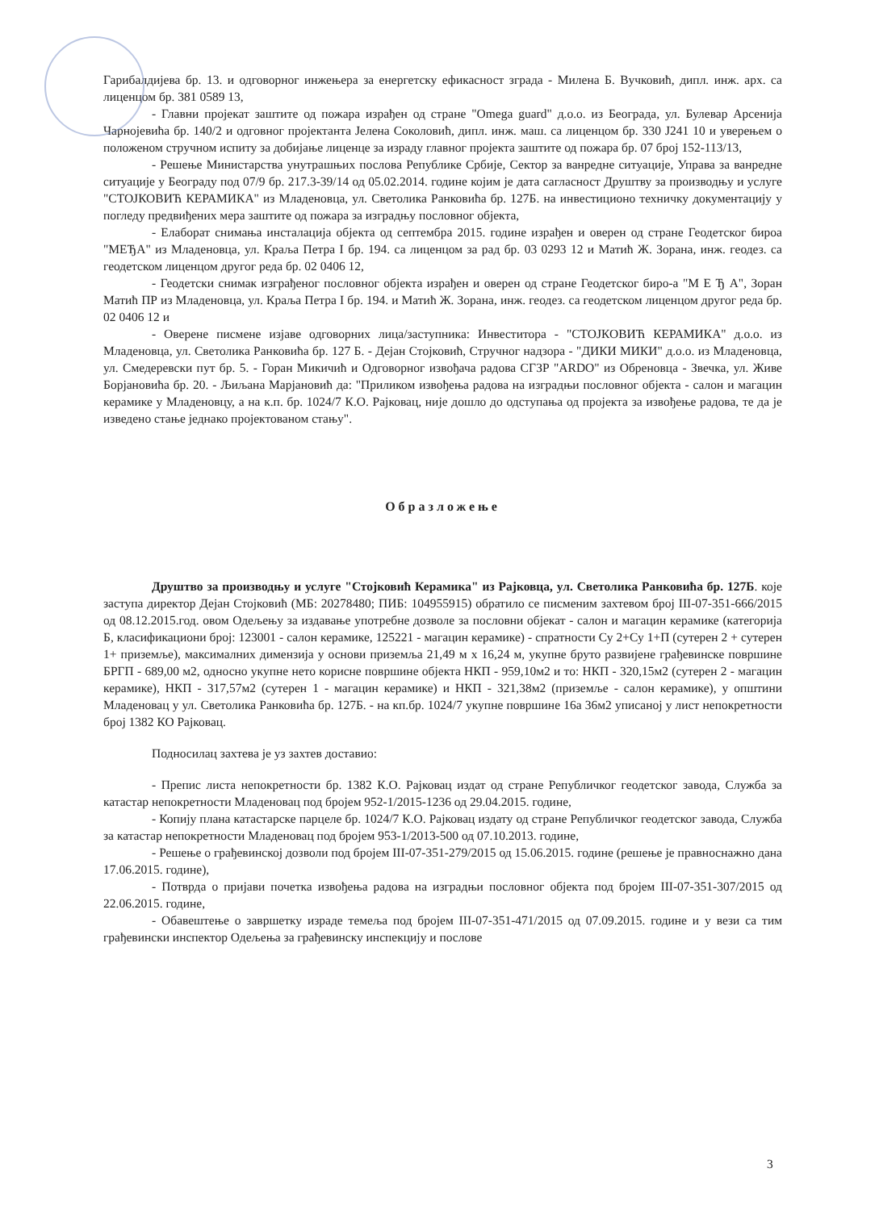Гарибалдијева бр. 13. и одговорног инжењера за енергетску ефикасност зграда - Милена Б. Вучковић, дипл. инж. арх. са лиценцом бр. 381 0589 13,
- Главни пројекат заштите од пожара израђен од стране "Omega guard" д.о.о. из Београда, ул. Булевар Арсенија Чарнојевића бр. 140/2 и одговног пројектанта Јелена Соколовић, дипл. инж. маш. са лиценцом бр. 330 J241 10 и уверењем о положеном стручном испиту за добијање лиценце за израду главног пројекта заштите од пожара бр. 07 број 152-113/13,
- Решење Министарства унутрашњих послова Републике Србије, Сектор за ванредне ситуације, Управа за ванредне ситуације у Београду под 07/9 бр. 217.3-39/14 од 05.02.2014. године којим је дата сагласност Друштву за производњу и услуге "СТОЈКОВИЋ КЕРАМИКА" из Младеновца, ул. Светолика Ранковића бр. 127Б. на инвестиционо техничку документацију у погледу предвиђених мера заштите од пожара за изградњу пословног објекта,
- Елаборат снимања инсталација објекта од септембра 2015. године израђен и оверен од стране Геодетског бироа "МЕЂА" из Младеновца, ул. Краља Петра I бр. 194. са лиценцом за рад бр. 03 0293 12 и Матић Ж. Зорана, инж. геодез. са геодетском лиценцом другог реда бр. 02 0406 12,
- Геодетски снимак изграђеног пословног објекта израђен и оверен од стране Геодетског биро-а "М Е Ђ А", Зоран Матић ПР из Младеновца, ул. Краља Петра I бр. 194. и Матић Ж. Зорана, инж. геодез. са геодетском лиценцом другог реда бр. 02 0406 12 и
- Оверене писмене изјаве одговорних лица/заступника: Инвеститора - "СТОЈКОВИЋ КЕРАМИКА" д.о.о. из Младеновца, ул. Светолика Ранковића бр. 127 Б. - Дејан Стојковић, Стручног надзора - "ДИКИ МИКИ" д.о.о. из Младеновца, ул. Смедеревски пут бр. 5. - Горан Микичић и Одговорног извођача радова СГЗР "ARDO" из Обреновца - Звечка, ул. Живе Борјановића бр. 20. - Љиљана Марјановић да: "Приликом извођења радова на изградњи пословног објекта - салон и магацин керамике у Младеновцу, а на к.п. бр. 1024/7 К.О. Рајковац, није дошло до одступања од пројекта за извођење радова, те да је изведено стање једнако пројектованом стању".
Образложење
Друштво за производњу и услуге "Стојковић Керамика" из Рајковца, ул. Светолика Ранковића бр. 127Б. које заступа директор Дејан Стојковић (МБ: 20278480; ПИБ: 104955915) обратило се писменим захтевом број III-07-351-666/2015 од 08.12.2015.год. овом Одељењу за издавање употребне дозволе за пословни објекат - салон и магацин керамике (категорија Б, класификациони број: 123001 - салон керамике, 125221 - магацин керамике) - спратности Су 2+Су 1+П (сутерен 2 + сутерен 1+ приземље), максималних димензија у основи приземља 21,49 м x 16,24 м, укупне бруто развијене грађевинске површине БРГП - 689,00 м2, односно укупне нето корисне површине објекта НКП - 959,10м2 и то: НКП - 320,15м2 (сутерен 2 - магацин керамике), НКП - 317,57м2 (сутерен 1 - магацин керамике) и НКП - 321,38м2 (приземље - салон керамике), у општини Младеновац у ул. Светолика Ранковића бр. 127Б. - на кп.бр. 1024/7 укупне површине 16а 36м2 уписаној у лист непокретности број 1382 КО Рајковац.
Подносилац захтева је уз захтев доставио:
- Препис листа непокретности бр. 1382 К.О. Рајковац издат од стране Републичког геодетског завода, Служба за катастар непокретности Младеновац под бројем 952-1/2015-1236 од 29.04.2015. године,
- Копију плана катастарске парцеле бр. 1024/7 К.О. Рајковац издату од стране Републичког геодетског завода, Служба за катастар непокретности Младеновац под бројем 953-1/2013-500 од 07.10.2013. године,
- Решење о грађевинској дозволи под бројем III-07-351-279/2015 од 15.06.2015. године (решење је правноснажно дана 17.06.2015. године),
- Потврда о пријави почетка извођења радова на изградњи пословног објекта под бројем III-07-351-307/2015 од 22.06.2015. године,
- Обавештење о завршетку израде темеља под бројем III-07-351-471/2015 од 07.09.2015. године и у вези са тим грађевински инспектор Одељења за грађевинску инспекцију и послове
3